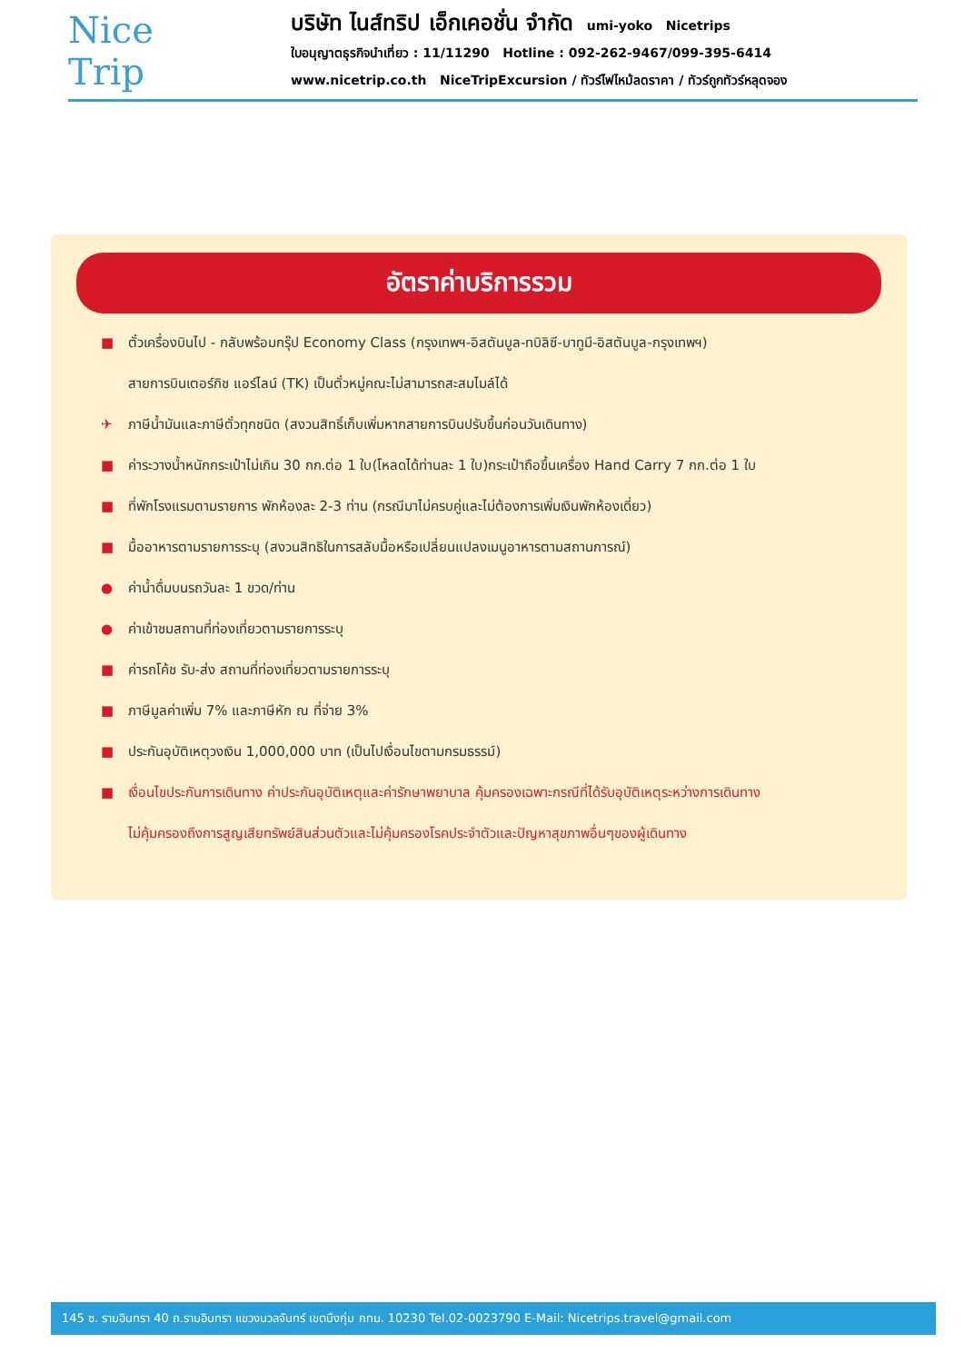Nice
Trip
บริษัท ไนส์ทริป เอ็กเคอชั่น จำกัด umi-yoko Nicetrips
ใบอนุญาตธุรกิจนำเที่ยว : 11/11290 Hotline : 092-262-9467/099-395-6414
www.nicetrip.co.th NiceTripExcursion / ทัวร์ไฟไหม้ลดราคา / ทัวร์ถูกทัวร์หลุดจอง
อัตราค่าบริการรวม
■ ตั๋วเครื่องบินไป - กลับพร้อมกรุ๊ป Economy Class (กรุงเทพฯ-อิสตันบูล-ทบิลิซี-บาทูมี-อิสตันบูล-กรุงเทพฯ)
สายการบินเตอร์กิช แอร์ไลน์ (TK) เป็นตั๋วหมู่คณะไม่สามารถสะสมไมล์ได้
✈ ภาษีน้ำมันและภาษีตั๋วทุกชนิด (สงวนสิทธิ์เก็บเพิ่มหากสายการบินปรับขึ้นก่อนวันเดินทาง)
■ ค่าระวางน้ำหนักกระเป๋าไม่เกิน 30 กก.ต่อ 1 ใบ(โหลดได้ท่านละ 1 ใบ)กระเป๋าถือขึ้นเครื่อง Hand Carry 7 กก.ต่อ 1 ใบ
■ ที่พักโรงแรมตามรายการ พักห้องละ 2-3 ท่าน (กรณีมาไม่ครบคู่และไม่ต้องการเพิ่มเงินพักห้องเดี่ยว)
■ มื้ออาหารตามรายการระบุ (สงวนสิทธิในการสลับมื้อหรือเปลี่ยนแปลงเมนูอาหารตามสถานการณ์)
● ค่าน้ำดื่มบนรถวันละ 1 ขวด/ท่าน
● ค่าเข้าชมสถานที่ท่องเที่ยวตามรายการระบุ
■ ค่ารถโค้ช รับ-ส่ง สถานที่ท่องเที่ยวตามรายการระบุ
■ ภาษีมูลค่าเพิ่ม 7% และภาษีหัก ณ ที่จ่าย 3%
■ ประกันอุบัติเหตุวงเงิน 1,000,000 บาท (เป็นไปเงื่อนไขตามกรมธรรม์)
■ เงื่อนไขประกันการเดินทาง ค่าประกันอุบัติเหตุและค่ารักษาพยาบาล คุ้มครองเฉพาะกรณีที่ได้รับอุบัติเหตุระหว่างการเดินทาง
ไม่คุ้มครองถึงการสูญเสียทรัพย์สินส่วนตัวและไม่คุ้มครองโรคประจำตัวและปัญหาสุขภาพอื่นๆของผู้เดินทาง
145 ซ. รามอินทรา 40 ถ.รามอินทรา แขวงนวลจันทร์ เขตบึงกุ่ม กทม. 10230 Tel.02-0023790 E-Mail: Nicetrips.travel@gmail.com